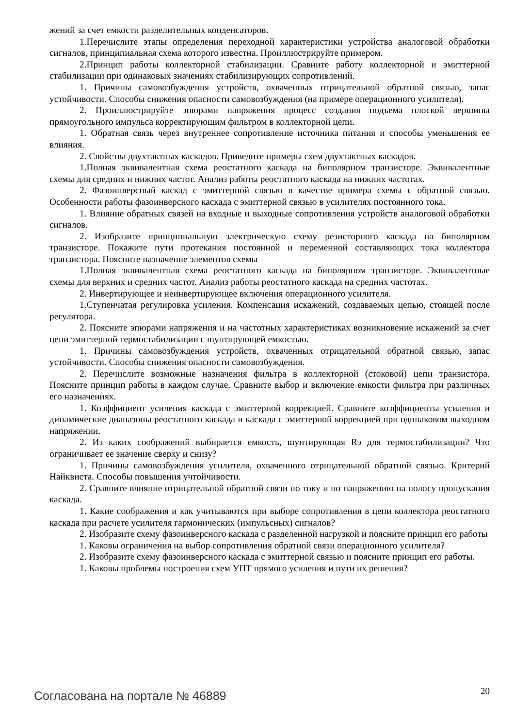жений за счет емкости разделительных конденсаторов.
1.Перечислите этапы определения переходной характеристики устройства аналоговой обработки сигналов, принципиальная схема которого известна. Проиллюстрируйте примером.
2.Принцип работы коллекторной стабилизации. Сравните работу коллекторной и эмиттерной стабилизации при одинаковых значениях стабилизирующих сопротивлений.
1. Причины самовозбуждения устройств, охваченных отрицательной обратной связью, запас устойчивости. Способы снижения опасности самовозбуждения (на примере операционного усилителя).
2. Проиллюстрируйте эпюрами напряжения процесс создания подъема плоской вершины прямоугольного импульса корректирующим фильтром в коллекторной цепи.
1. Обратная связь через внутреннее сопротивление источника питания и способы уменьшения ее влияния.
2. Свойства двухтактных каскадов. Приведите примеры схем двухтактных каскадов.
1.Полная эквивалентная схема реостатного каскада на биполярном транзисторе. Эквивалентные схемы для средних и нижних частот. Анализ работы реостатного каскада на нижних частотах.
2. Фазоинверсный каскад с эмиттерной связью в качестве примера схемы с обратной связью. Особенности работы фазоинверсного каскада с эмиттерной связью в усилителях постоянного тока.
1. Влияние обратных связей на входные и выходные сопротивления устройств аналоговой обработки сигналов.
2. Изобразите принципиальную электрическую схему резисторного каскада на биполярном транзисторе. Покажите пути протекания постоянной и переменной составляющих тока коллектора транзистора. Поясните назначение элементов схемы
1.Полная эквивалентная схема реостатного каскада на биполярном транзисторе. Эквивалентные схемы для верхних и средних частот. Анализ работы реостатного каскада на средних частотах.
2. Инвертирующее и неинвертирующее включения операционного усилителя.
1.Ступенчатая регулировка усиления. Компенсация искажений, создаваемых цепью, стоящей после регулятора.
2. Поясните эпюрами напряжения и на частотных характеристиках возникновение искажений за счет цепи эмиттерной термостабилизации с шунтирующей емкостью.
1. Причины самовозбуждения устройств, охваченных отрицательной обратной связью, запас устойчивости. Способы снижения опасности самовозбуждения.
2. Перечислите возможные назначения фильтра в коллекторной (стоковой) цепи транзистора. Поясните принцип работы в каждом случае. Сравните выбор и включение емкости фильтра при различных его назначениях.
1. Коэффициент усиления каскада с эмиттерной коррекцией. Сравните коэффициенты усиления и динамические диапазоны реостатного каскада и каскада с эмиттерной коррекцией при одинаковом выходном напряжении.
2. Из каких соображений выбирается емкость, шунтирующая Rэ для термостабилизации? Что ограничивает ее значение сверху и снизу?
1. Причины самовозбуждения усилителя, охваченного отрицательной обратной связью. Критерий Найквиста. Способы повышения учтойчивости.
2. Сравните влияние отрицательной обратной связи по току и по напряжению на полосу пропускания каскада.
1. Какие соображения и как учитываются при выборе сопротивления в цепи коллектора реостатного каскада при расчете усилителя гармонических (импульсных) сигналов?
2. Изобразите схему фазоинверсного каскада с разделенной нагрузкой и поясните принцип его работы
1. Каковы ограничения на выбор сопротивления обратной связи операционного усилителя?
2. Изобразите схему фазоинверсного каскада с эмиттерной связью и поясните принцип его работы.
1. Каковы проблемы построения схем УПТ прямого усиления и пути их решения?
Согласована на портале № 46889 20